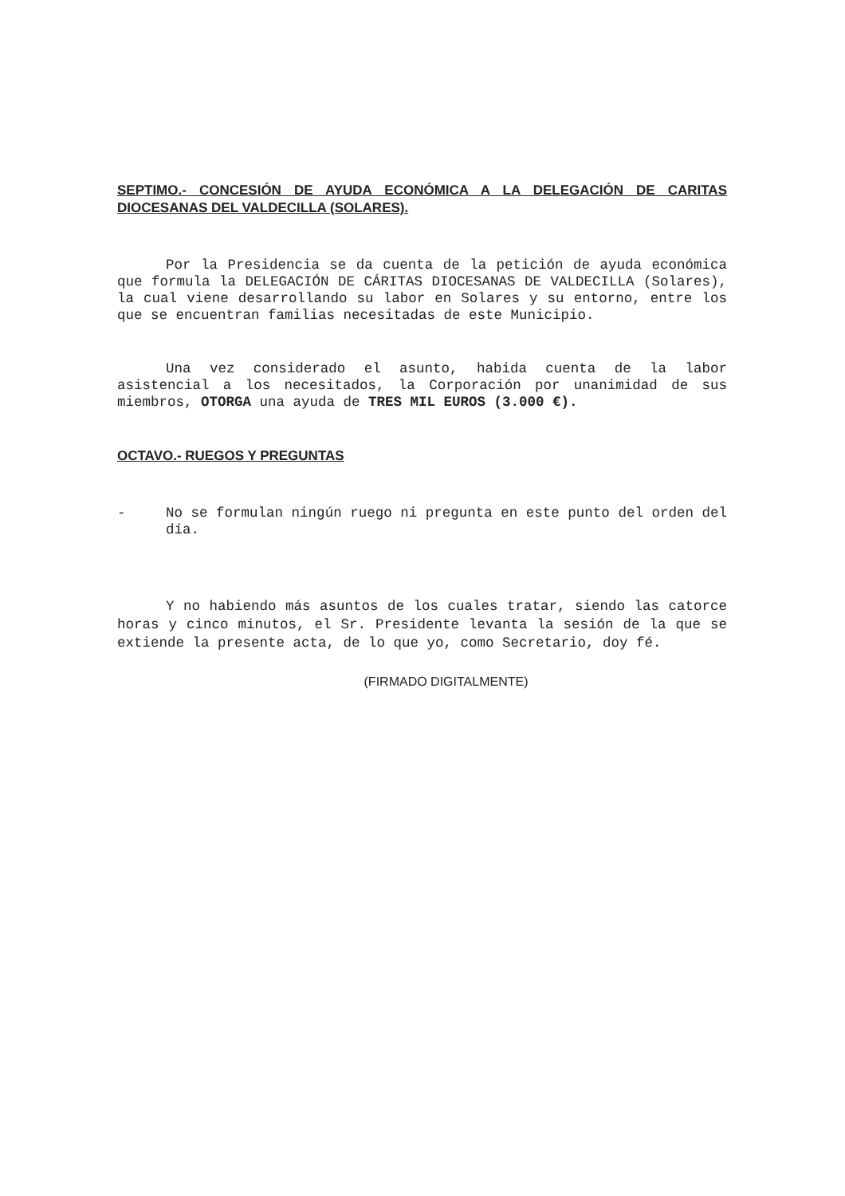SEPTIMO.- CONCESIÓN DE AYUDA ECONÓMICA A LA DELEGACIÓN DE CARITAS DIOCESANAS DEL VALDECILLA (SOLARES).
Por la Presidencia se da cuenta de la petición de ayuda económica que formula la DELEGACIÓN DE CÁRITAS DIOCESANAS DE VALDECILLA (Solares), la cual viene desarrollando su labor en Solares y su entorno, entre los que se encuentran familias necesitadas de este Municipio.
Una vez considerado el asunto, habida cuenta de la labor asistencial a los necesitados, la Corporación por unanimidad de sus miembros, OTORGA una ayuda de TRES MIL EUROS (3.000 €).
OCTAVO.- RUEGOS Y PREGUNTAS
- No se formulan ningún ruego ni pregunta en este punto del orden del día.
Y no habiendo más asuntos de los cuales tratar, siendo las catorce horas y cinco minutos, el Sr. Presidente levanta la sesión de la que se extiende la presente acta, de lo que yo, como Secretario, doy fé.
(FIRMADO DIGITALMENTE)